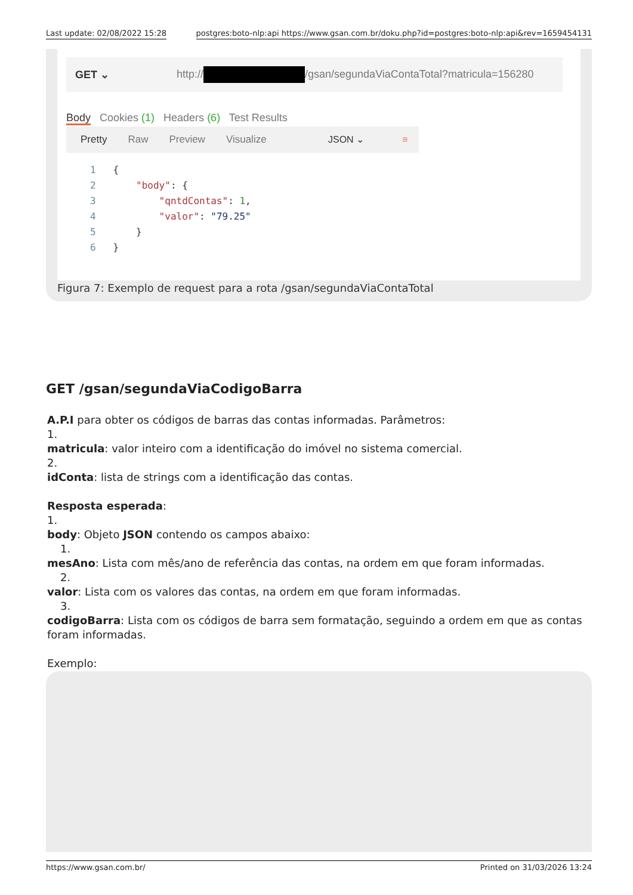Last update: 02/08/2022 15:28 postgres:boto-nlp:api https://www.gsan.com.br/doku.php?id=postgres:boto-nlp:api&rev=1659454131
GET ⌄ http:// /gsan/segundaViaContaTotal?matricula=156280
Body Cookies (1) Headers (6) Test Results
Pretty Raw Preview Visualize JSON ⌄ ≡
1 { 2 "body": { 3 "qntdContas": 1, 4 "valor": "79.25" 5 } 6 }
Figura 7: Exemplo de request para a rota /gsan/segundaViaContaTotal
GET /gsan/segundaViaCodigoBarra
A.P.I para obter os códigos de barras das contas informadas. Parâmetros:
1.
matricula: valor inteiro com a identificação do imóvel no sistema comercial.
2.
idConta: lista de strings com a identificação das contas.
Resposta esperada:
1.
body: Objeto JSON contendo os campos abaixo:
1.
mesAno: Lista com mês/ano de referência das contas, na ordem em que foram informadas.
2.
valor: Lista com os valores das contas, na ordem em que foram informadas.
3.
codigoBarra: Lista com os códigos de barra sem formatação, seguindo a ordem em que as contas foram informadas.
Exemplo:
https://www.gsan.com.br/ Printed on 31/03/2026 13:24